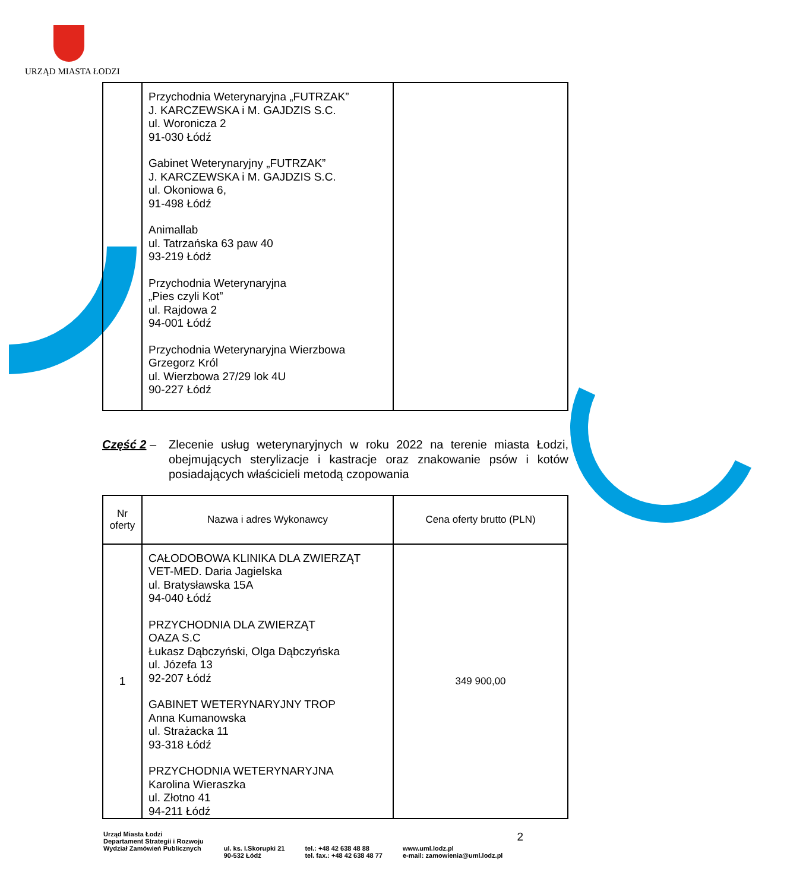URZĄD MIASTA ŁODZI
| | Przychodnia Weterynaryjna „FUTRZAK” J. KARCZEWSKA i M. GAJDZIS S.C. ul. Woronicza 2 91-030 Łódź Gabinet Weterynaryjny „FUTRZAK” J. KARCZEWSKA i M. GAJDZIS S.C. ul. Okoniowa 6, 91-498 Łódź Animallab ul. Tatrzańska 63 paw 40 93-219 Łódź Przychodnia Weterynaryjna „Pies czyli Kot” ul. Rajdowa 2 94-001 Łódź Przychodnia Weterynaryjna Wierzbowa Grzegorz Król ul. Wierzbowa 27/29 lok 4U 90-227 Łódź | |
Część 2 – Zlecenie usług weterynaryjnych w roku 2022 na terenie miasta Łodzi, obejmujących sterylizacje i kastracje oraz znakowanie psów i kotów posiadających właścicieli metodą czopowania
| Nr oferty | Nazwa i adres Wykonawcy | Cena oferty brutto (PLN) |
| --- | --- | --- |
| 1 | CAŁODOBOWA KLINIKA DLA ZWIERZĄT VET-MED. Daria Jagielska ul. Bratysławska 15A 94-040 Łódź PRZYCHODNIA DLA ZWIERZĄT OAZA S.C Łukasz Dąbczyński, Olga Dąbczyńska ul. Józefa 13 92-207 Łódź GABINET WETERYNARYJNY TROP Anna Kumanowska ul. Strażacka 11 93-318 Łódź PRZYCHODNIA WETERYNARYJNA Karolina Wieraszka ul. Złotno 41 94-211 Łódź | 349 900,00 |
Urząd Miasta Łodzi
Departament Strategii i Rozwoju
Wydział Zamówień Publicznych
ul. ks. I.Skorupki 21
90-532 Łódź
tel.: +48 42 638 48 88
tel. fax.: +48 42 638 48 77
www.uml.lodz.pl
e-mail: zamowienia@uml.lodz.pl
2